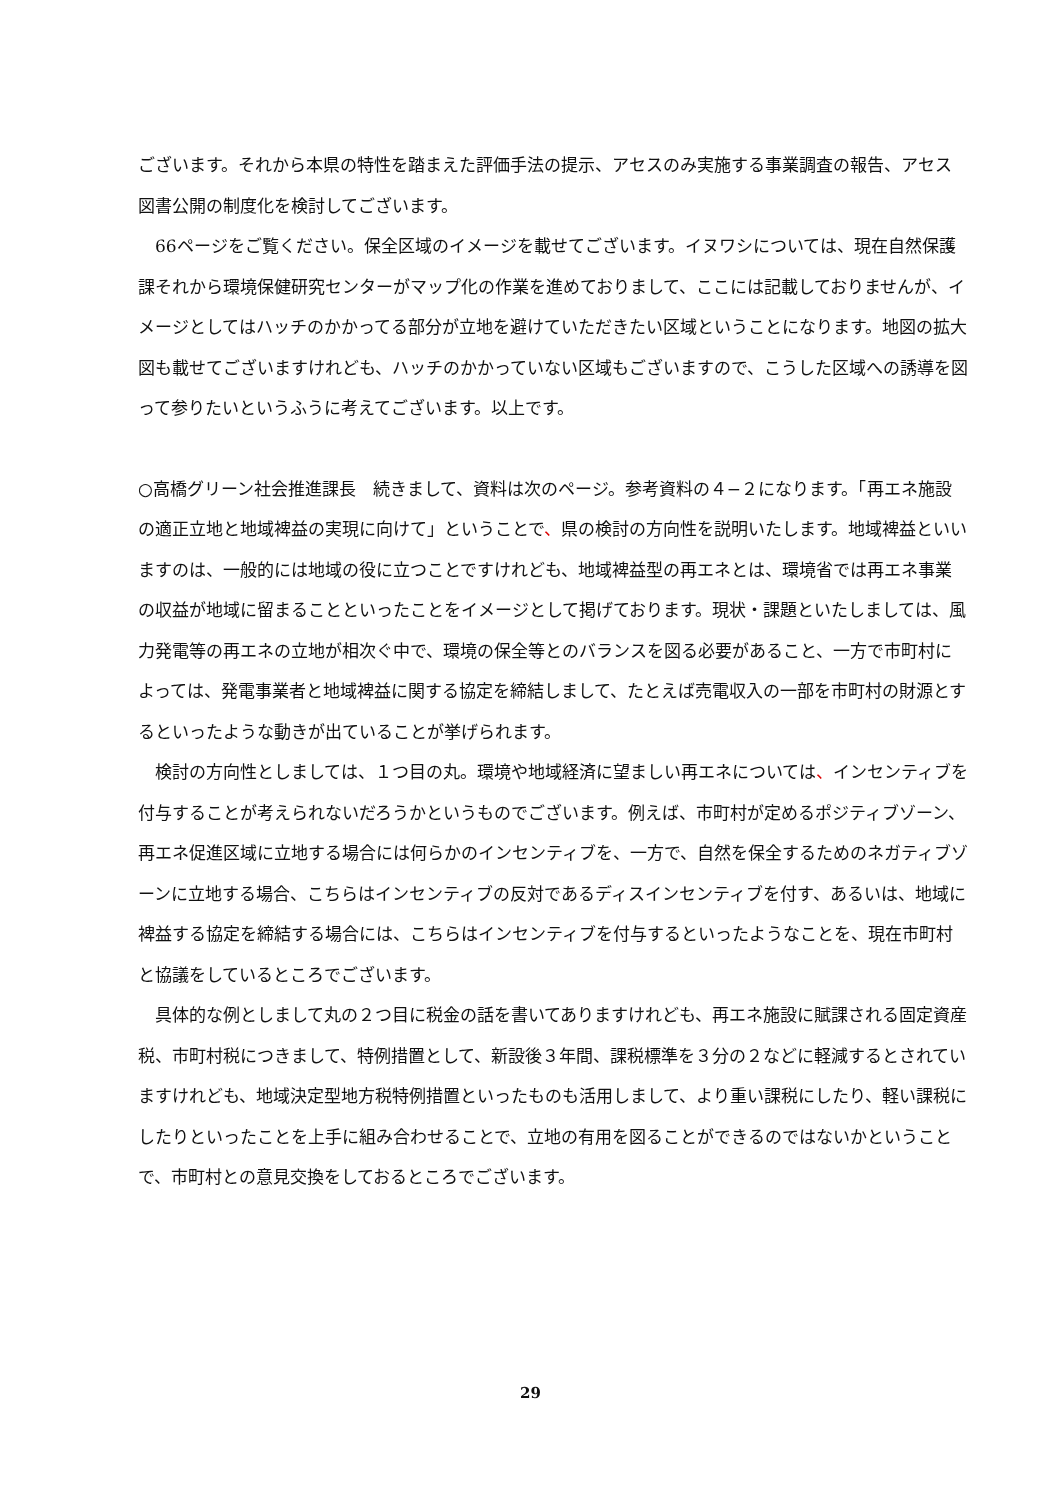ございます。それから本県の特性を踏まえた評価手法の提示、アセスのみ実施する事業調査の報告、アセス図書公開の制度化を検討してございます。
66ページをご覧ください。保全区域のイメージを載せてございます。イヌワシについては、現在自然保護課それから環境保健研究センターがマップ化の作業を進めておりまして、ここには記載しておりませんが、イメージとしてはハッチのかかってる部分が立地を避けていただきたい区域ということになります。地図の拡大図も載せてございますけれども、ハッチのかかっていない区域もございますので、こうした区域への誘導を図って参りたいというふうに考えてございます。以上です。
○高橋グリーン社会推進課長　続きまして、資料は次のページ。参考資料の４−２になります。「再エネ施設の適正立地と地域裨益の実現に向けて」ということで、県の検討の方向性を説明いたします。地域裨益といいますのは、一般的には地域の役に立つことですけれども、地域裨益型の再エネとは、環境省では再エネ事業の収益が地域に留まることといったことをイメージとして掲げております。現状・課題といたしましては、風力発電等の再エネの立地が相次ぐ中で、環境の保全等とのバランスを図る必要があること、一方で市町村によっては、発電事業者と地域裨益に関する協定を締結しまして、たとえば売電収入の一部を市町村の財源とするといったような動きが出ていることが挙げられます。
検討の方向性としましては、１つ目の丸。環境や地域経済に望ましい再エネについては、インセンティブを付与することが考えられないだろうかというものでございます。例えば、市町村が定めるポジティブゾーン、再エネ促進区域に立地する場合には何らかのインセンティブを、一方で、自然を保全するためのネガティブゾーンに立地する場合、こちらはインセンティブの反対であるディスインセンティブを付す、あるいは、地域に裨益する協定を締結する場合には、こちらはインセンティブを付与するといったようなことを、現在市町村と協議をしているところでございます。
具体的な例としまして丸の２つ目に税金の話を書いてありますけれども、再エネ施設に賦課される固定資産税、市町村税につきまして、特例措置として、新設後３年間、課税標準を３分の２などに軽減するとされていますけれども、地域決定型地方税特例措置といったものも活用しまして、より重い課税にしたり、軽い課税にしたりといったことを上手に組み合わせることで、立地の有用を図ることができるのではないかということで、市町村との意見交換をしておるところでございます。
29